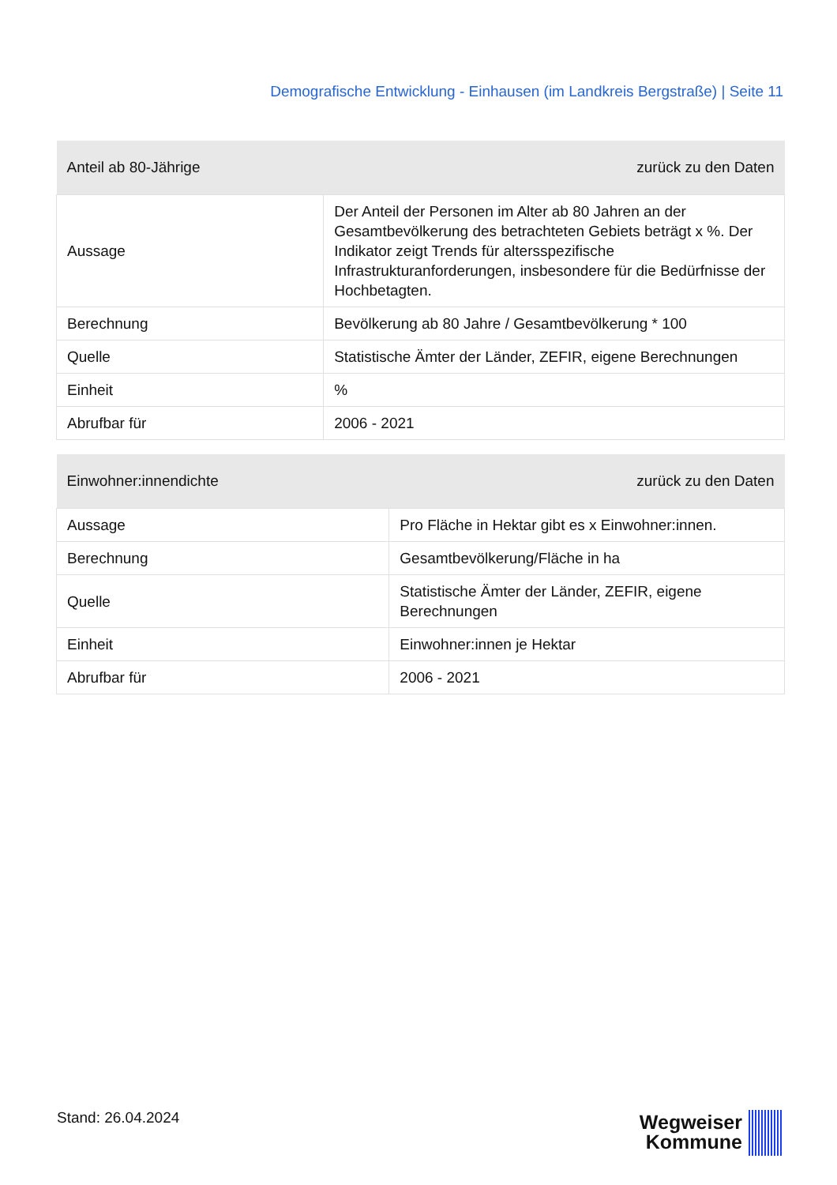Demografische Entwicklung - Einhausen (im Landkreis Bergstraße) | Seite 11
| Anteil ab 80-Jährige | zurück zu den Daten |
| --- | --- |
| Aussage | Der Anteil der Personen im Alter ab 80 Jahren an der Gesamtbevölkerung des betrachteten Gebiets beträgt x %. Der Indikator zeigt Trends für altersspezifische Infrastrukturanforderungen, insbesondere für die Bedürfnisse der Hochbetagten. |
| Berechnung | Bevölkerung ab 80 Jahre / Gesamtbevölkerung * 100 |
| Quelle | Statistische Ämter der Länder, ZEFIR, eigene Berechnungen |
| Einheit | % |
| Abrufbar für | 2006 - 2021 |
| Einwohner:innendichte | zurück zu den Daten |
| --- | --- |
| Aussage | Pro Fläche in Hektar gibt es x Einwohner:innen. |
| Berechnung | Gesamtbevölkerung/Fläche in ha |
| Quelle | Statistische Ämter der Länder, ZEFIR, eigene Berechnungen |
| Einheit | Einwohner:innen je Hektar |
| Abrufbar für | 2006 - 2021 |
Stand: 26.04.2024
Wegweiser
Kommune